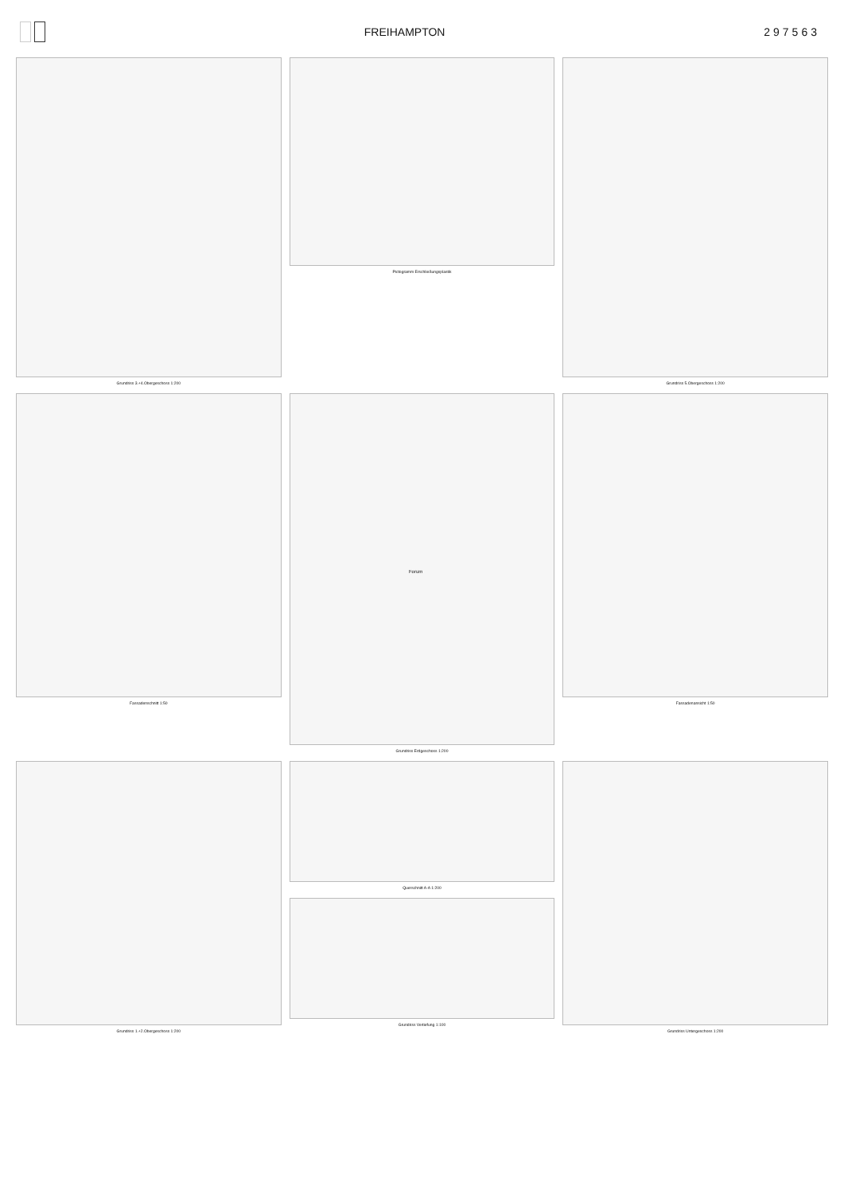FREIHAMPTON 297563
Grundriss 3.+4.Obergeschoss 1:200
Pictogramm Erschließungsplastik
Grundriss 5.Obergeschoss 1:200
Fassadenschnitt 1:50
Forum
Grundriss Erdgeschoss 1:200
Fassadenansicht 1:50
Grundriss 1.+2.Obergeschoss 1:200
Querschnitt A-A 1:200
Grundriss Vertiefung 1:100
Grundriss Untergeschoss 1:200